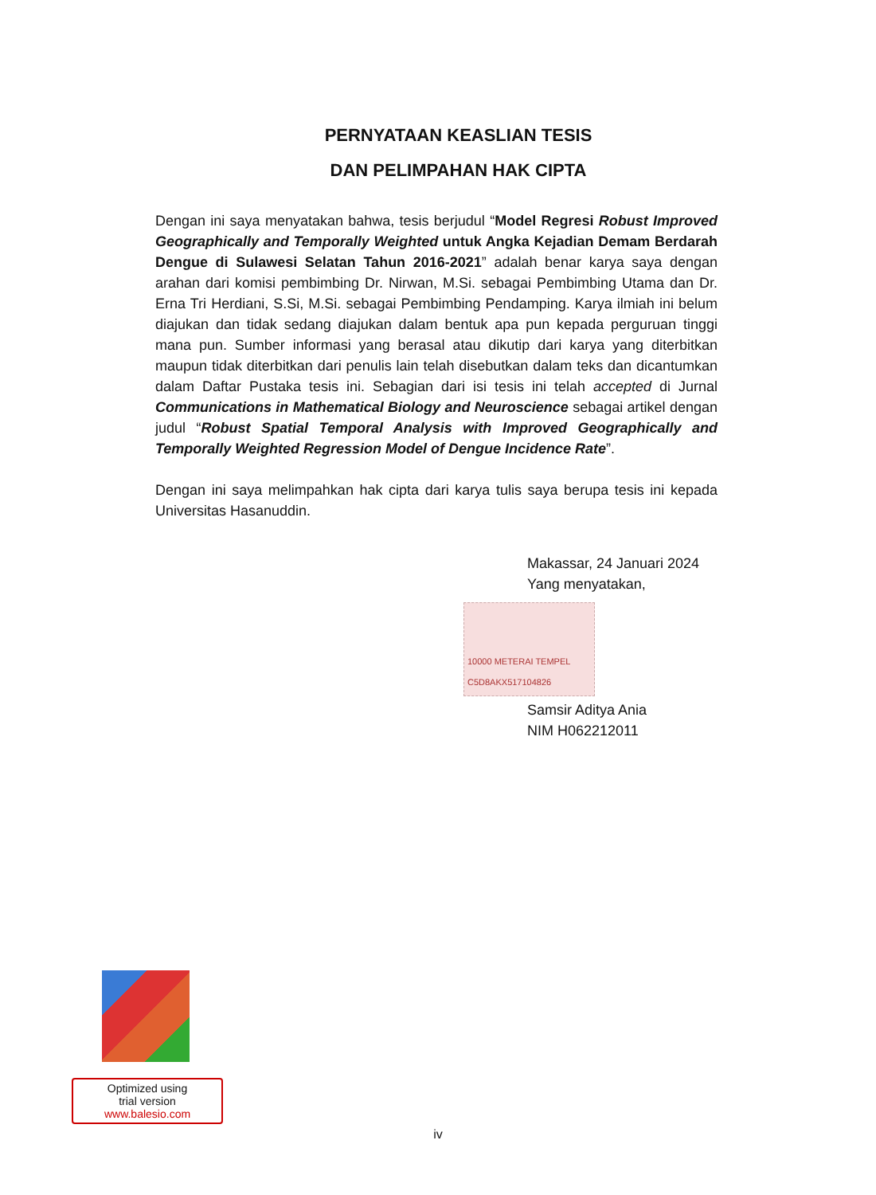PERNYATAAN KEASLIAN TESIS
DAN PELIMPAHAN HAK CIPTA
Dengan ini saya menyatakan bahwa, tesis berjudul “Model Regresi Robust Improved Geographically and Temporally Weighted untuk Angka Kejadian Demam Berdarah Dengue di Sulawesi Selatan Tahun 2016-2021” adalah benar karya saya dengan arahan dari komisi pembimbing Dr. Nirwan, M.Si. sebagai Pembimbing Utama dan Dr. Erna Tri Herdiani, S.Si, M.Si. sebagai Pembimbing Pendamping. Karya ilmiah ini belum diajukan dan tidak sedang diajukan dalam bentuk apa pun kepada perguruan tinggi mana pun. Sumber informasi yang berasal atau dikutip dari karya yang diterbitkan maupun tidak diterbitkan dari penulis lain telah disebutkan dalam teks dan dicantumkan dalam Daftar Pustaka tesis ini. Sebagian dari isi tesis ini telah accepted di Jurnal Communications in Mathematical Biology and Neuroscience sebagai artikel dengan judul “Robust Spatial Temporal Analysis with Improved Geographically and Temporally Weighted Regression Model of Dengue Incidence Rate”.
Dengan ini saya melimpahkan hak cipta dari karya tulis saya berupa tesis ini kepada Universitas Hasanuddin.
Makassar, 24 Januari 2024
Yang menyatakan,
10000 METERAI TEMPEL C5D8AKX517104826
Samsir Aditya Ania
NIM H062212011
Optimized using
trial version
www.balesio.com
iv